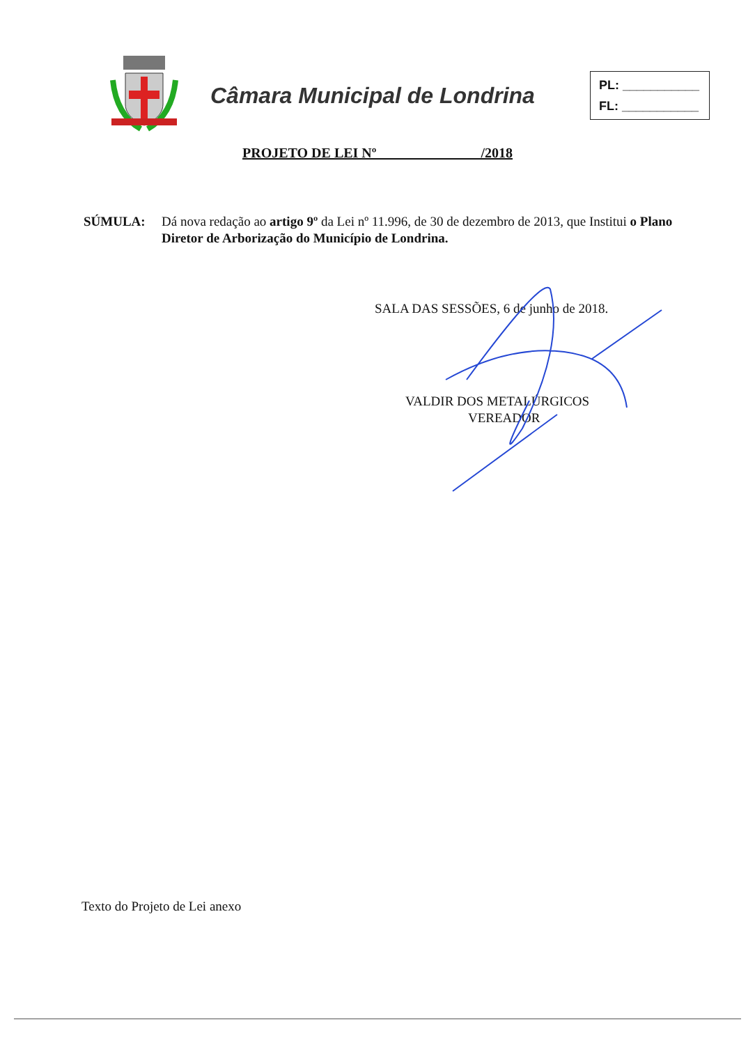Câmara Municipal de Londrina
PL: ___________
FL: ___________
PROJETO DE LEI Nº /2018
SÚMULA: Dá nova redação ao artigo 9º da Lei nº 11.996, de 30 de dezembro de 2013, que Institui o Plano Diretor de Arborização do Município de Londrina.
SALA DAS SESSÕES, 6 de junho de 2018.
VALDIR DOS METALÚRGICOS
VEREADOR
Texto do Projeto de Lei anexo